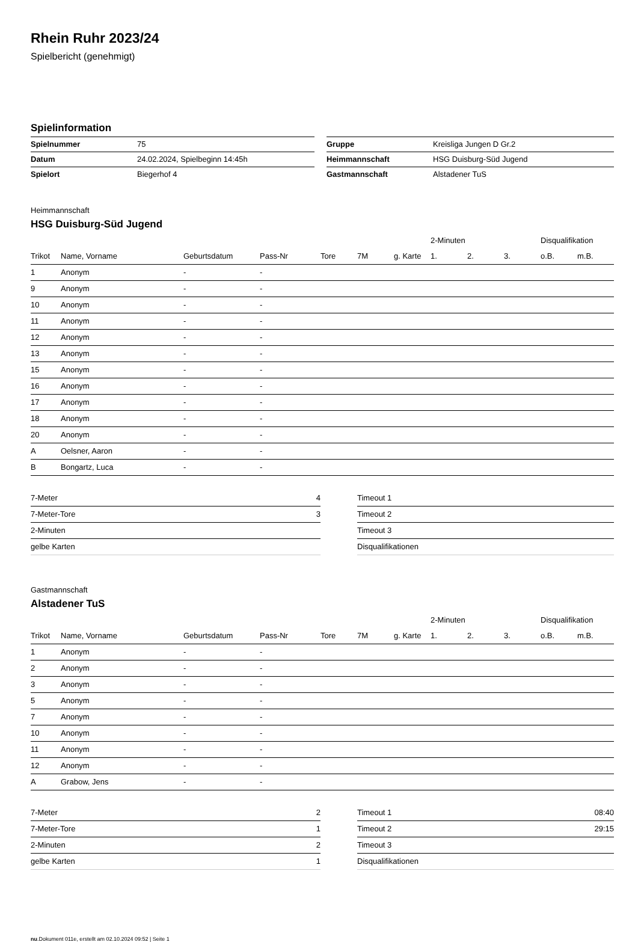Rhein Ruhr 2023/24
Spielbericht (genehmigt)
Spielinformation
| Spielnummer | 75 | | Gruppe | Kreisliga Jungen D Gr.2 |
| Datum | 24.02.2024, Spielbeginn 14:45h | | Heimmannschaft | HSG Duisburg-Süd Jugend |
| Spielort | Biegerhof 4 | | Gastmannschaft | Alstadener TuS |
Heimmannschaft
HSG Duisburg-Süd Jugend
| | | | | | | | 2-Minuten | | | Disqualifikation | |
| --- | --- | --- | --- | --- | --- | --- | --- | --- | --- | --- | --- |
| Trikot | Name, Vorname | Geburtsdatum | Pass-Nr | Tore | 7M | g. Karte | 1. | 2. | 3. | o.B. | m.B. |
| 1 | Anonym | - | - | | | | | | | | |
| 9 | Anonym | - | - | | | | | | | | |
| 10 | Anonym | - | - | | | | | | | | |
| 11 | Anonym | - | - | | | | | | | | |
| 12 | Anonym | - | - | | | | | | | | |
| 13 | Anonym | - | - | | | | | | | | |
| 15 | Anonym | - | - | | | | | | | | |
| 16 | Anonym | - | - | | | | | | | | |
| 17 | Anonym | - | - | | | | | | | | |
| 18 | Anonym | - | - | | | | | | | | |
| 20 | Anonym | - | - | | | | | | | | |
| A | Oelsner, Aaron | - | - | | | | | | | | |
| B | Bongartz, Luca | - | - | | | | | | | | |
| 7-Meter | 4 |
| 7-Meter-Tore | 3 |
| 2-Minuten | |
| gelbe Karten | |
| Timeout 1 | |
| Timeout 2 | |
| Timeout 3 | |
| Disqualifikationen | |
Gastmannschaft
Alstadener TuS
| | | | | | | | 2-Minuten | | | Disqualifikation | |
| --- | --- | --- | --- | --- | --- | --- | --- | --- | --- | --- | --- |
| Trikot | Name, Vorname | Geburtsdatum | Pass-Nr | Tore | 7M | g. Karte | 1. | 2. | 3. | o.B. | m.B. |
| 1 | Anonym | - | - | | | | | | | | |
| 2 | Anonym | - | - | | | | | | | | |
| 3 | Anonym | - | - | | | | | | | | |
| 5 | Anonym | - | - | | | | | | | | |
| 7 | Anonym | - | - | | | | | | | | |
| 10 | Anonym | - | - | | | | | | | | |
| 11 | Anonym | - | - | | | | | | | | |
| 12 | Anonym | - | - | | | | | | | | |
| A | Grabow, Jens | - | - | | | | | | | | |
| 7-Meter | 2 |
| 7-Meter-Tore | 1 |
| 2-Minuten | 2 |
| gelbe Karten | 1 |
| Timeout 1 | 08:40 |
| Timeout 2 | 29:15 |
| Timeout 3 | |
| Disqualifikationen | |
nu.Dokument 011e, erstellt am 02.10.2024 09:52 | Seite 1